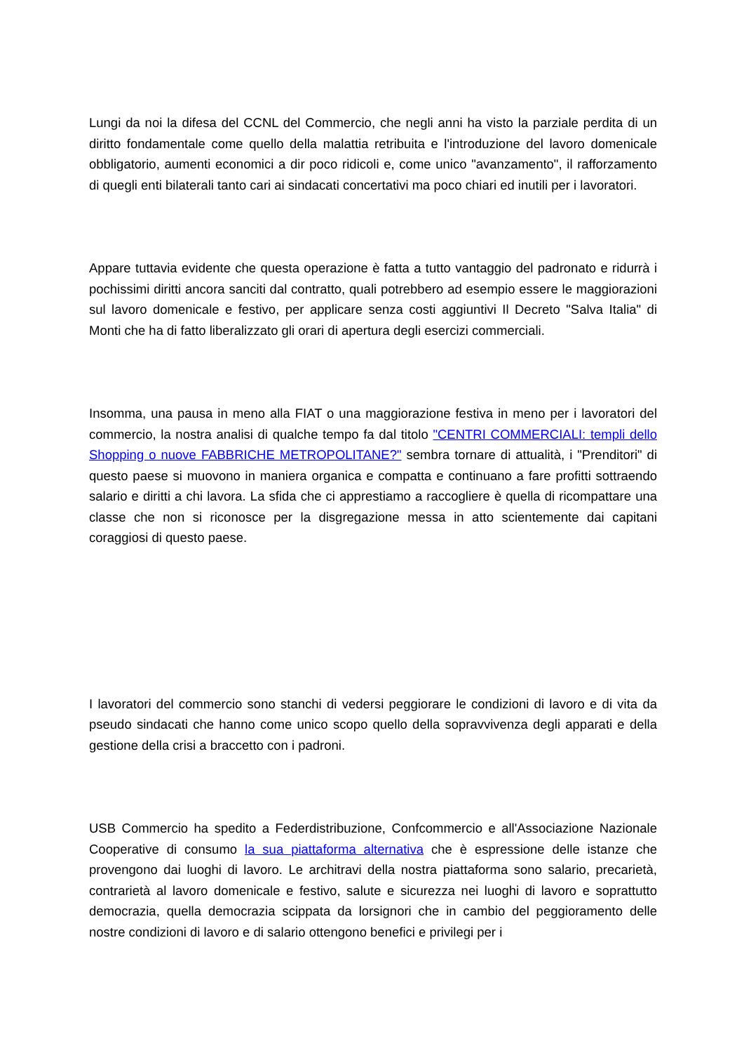Lungi da noi la difesa del CCNL del Commercio, che negli anni ha visto la parziale perdita di un diritto fondamentale come quello della malattia retribuita e l'introduzione del lavoro domenicale obbligatorio, aumenti economici a dir poco ridicoli e, come unico "avanzamento", il rafforzamento di quegli enti bilaterali tanto cari ai sindacati concertativi ma poco chiari ed inutili per i lavoratori.
Appare tuttavia evidente che questa operazione è fatta a tutto vantaggio del padronato e ridurrà i pochissimi diritti ancora sanciti dal contratto, quali potrebbero ad esempio essere le maggiorazioni sul lavoro domenicale e festivo, per applicare senza costi aggiuntivi Il Decreto "Salva Italia" di Monti che ha di fatto liberalizzato gli orari di apertura degli esercizi commerciali.
Insomma, una pausa in meno alla FIAT o una maggiorazione festiva in meno per i lavoratori del commercio, la nostra analisi di qualche tempo fa dal titolo "CENTRI COMMERCIALI: templi dello Shopping o nuove FABBRICHE METROPOLITANE?" sembra tornare di attualità, i "Prenditori" di questo paese si muovono in maniera organica e compatta e continuano a fare profitti sottraendo salario e diritti a chi lavora. La sfida che ci apprestiamo a raccogliere è quella di ricompattare una classe che non si riconosce per la disgregazione messa in atto scientemente dai capitani coraggiosi di questo paese.
I lavoratori del commercio sono stanchi di vedersi peggiorare le condizioni di lavoro e di vita da pseudo sindacati che hanno come unico scopo quello della sopravvivenza degli apparati e della gestione della crisi a braccetto con i padroni.
USB Commercio ha spedito a Federdistribuzione, Confcommercio e all'Associazione Nazionale Cooperative di consumo la sua piattaforma alternativa che è espressione delle istanze che provengono dai luoghi di lavoro. Le architravi della nostra piattaforma sono salario, precarietà, contrarietà al lavoro domenicale e festivo, salute e sicurezza nei luoghi di lavoro e soprattutto democrazia, quella democrazia scippata da lorsignori che in cambio del peggioramento delle nostre condizioni di lavoro e di salario ottengono benefici e privilegi per i